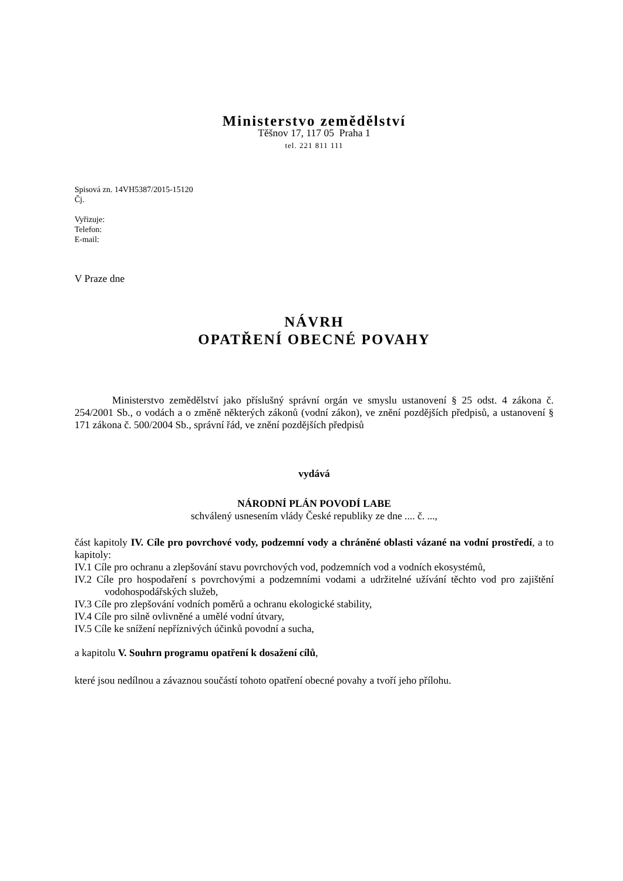Ministerstvo zemědělství
Těšnov 17, 117 05 Praha 1
tel. 221 811 111
Spisová zn. 14VH5387/2015-15120
Čj.
Vyřizuje:
Telefon:
E-mail:
V Praze dne
NÁVRH
OPATŘENÍ OBECNÉ POVAHY
Ministerstvo zemědělství jako příslušný správní orgán ve smyslu ustanovení § 25 odst. 4 zákona č. 254/2001 Sb., o vodách a o změně některých zákonů (vodní zákon), ve znění pozdějších předpisů, a ustanovení § 171 zákona č. 500/2004 Sb., správní řád, ve znění pozdějších předpisů
vydává
NÁRODNÍ PLÁN POVODÍ LABE
schválený usnesením vlády České republiky ze dne .... č. ...,
část kapitoly IV. Cíle pro povrchové vody, podzemní vody a chráněné oblasti vázané na vodní prostředí, a to kapitoly:
IV.1 Cíle pro ochranu a zlepšování stavu povrchových vod, podzemních vod a vodních ekosystémů,
IV.2 Cíle pro hospodaření s povrchovými a podzemními vodami a udržitelné užívání těchto vod pro zajištění vodohospodářských služeb,
IV.3 Cíle pro zlepšování vodních poměrů a ochranu ekologické stability,
IV.4 Cíle pro silně ovlivněné a umělé vodní útvary,
IV.5 Cíle ke snížení nepříznivých účinků povodní a sucha,
a kapitolu V. Souhrn programu opatření k dosažení cílů,
které jsou nedílnou a závaznou součástí tohoto opatření obecné povahy a tvoří jeho přílohu.